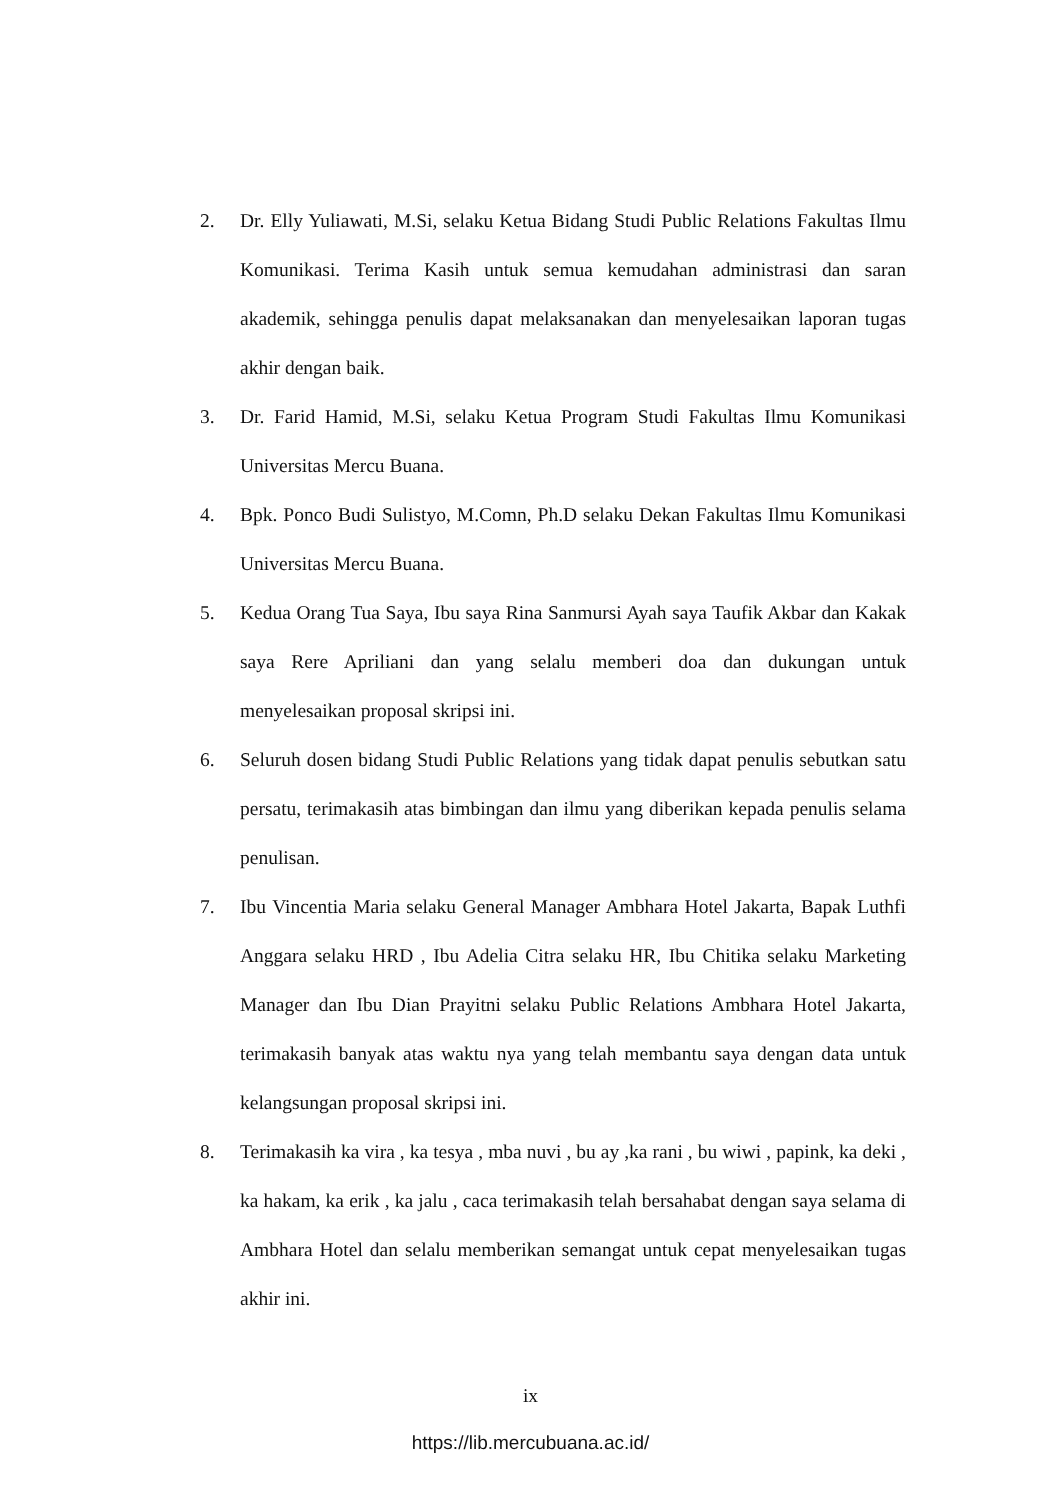2. Dr. Elly Yuliawati, M.Si, selaku Ketua Bidang Studi Public Relations Fakultas Ilmu Komunikasi. Terima Kasih untuk semua kemudahan administrasi dan saran akademik, sehingga penulis dapat melaksanakan dan menyelesaikan laporan tugas akhir dengan baik.
3. Dr. Farid Hamid, M.Si, selaku Ketua Program Studi Fakultas Ilmu Komunikasi Universitas Mercu Buana.
4. Bpk. Ponco Budi Sulistyo, M.Comn, Ph.D selaku Dekan Fakultas Ilmu Komunikasi Universitas Mercu Buana.
5. Kedua Orang Tua Saya, Ibu saya Rina Sanmursi Ayah saya Taufik Akbar dan Kakak saya Rere Apriliani dan yang selalu memberi doa dan dukungan untuk menyelesaikan proposal skripsi ini.
6. Seluruh dosen bidang Studi Public Relations yang tidak dapat penulis sebutkan satu persatu, terimakasih atas bimbingan dan ilmu yang diberikan kepada penulis selama penulisan.
7. Ibu Vincentia Maria selaku General Manager Ambhara Hotel Jakarta, Bapak Luthfi Anggara selaku HRD , Ibu Adelia Citra selaku HR, Ibu Chitika selaku Marketing Manager dan Ibu Dian Prayitni selaku Public Relations Ambhara Hotel Jakarta, terimakasih banyak atas waktu nya yang telah membantu saya dengan data untuk kelangsungan proposal skripsi ini.
8. Terimakasih ka vira , ka tesya , mba nuvi , bu ay ,ka rani , bu wiwi , papink, ka deki , ka hakam, ka erik , ka jalu , caca terimakasih telah bersahabat dengan saya selama di Ambhara Hotel dan selalu memberikan semangat untuk cepat menyelesaikan tugas akhir ini.
ix
https://lib.mercubuana.ac.id/